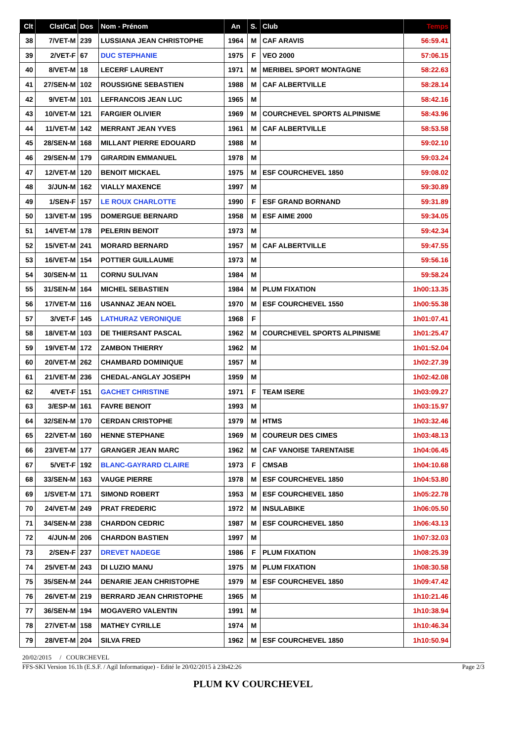| Clt | Clst/Cat | Dos | Nom - Prénom | An | S. | Club | Temps |
| --- | --- | --- | --- | --- | --- | --- | --- |
| 38 | 7/VET-M | 239 | LUSSIANA JEAN CHRISTOPHE | 1964 | M | CAF ARAVIS | 56:59.41 |
| 39 | 2/VET-F | 67 | DUC STEPHANIE | 1975 | F | VEO 2000 | 57:06.15 |
| 40 | 8/VET-M | 18 | LECERF LAURENT | 1971 | M | MERIBEL SPORT MONTAGNE | 58:22.63 |
| 41 | 27/SEN-M | 102 | ROUSSIGNE SEBASTIEN | 1988 | M | CAF ALBERTVILLE | 58:28.14 |
| 42 | 9/VET-M | 101 | LEFRANCOIS JEAN LUC | 1965 | M | | 58:42.16 |
| 43 | 10/VET-M | 121 | FARGIER OLIVIER | 1969 | M | COURCHEVEL SPORTS ALPINISME | 58:43.96 |
| 44 | 11/VET-M | 142 | MERRANT JEAN YVES | 1961 | M | CAF ALBERTVILLE | 58:53.58 |
| 45 | 28/SEN-M | 168 | MILLANT PIERRE EDOUARD | 1988 | M | | 59:02.10 |
| 46 | 29/SEN-M | 179 | GIRARDIN EMMANUEL | 1978 | M | | 59:03.24 |
| 47 | 12/VET-M | 120 | BENOIT MICKAEL | 1975 | M | ESF COURCHEVEL 1850 | 59:08.02 |
| 48 | 3/JUN-M | 162 | VIALLY MAXENCE | 1997 | M | | 59:30.89 |
| 49 | 1/SEN-F | 157 | LE ROUX CHARLOTTE | 1990 | F | ESF GRAND BORNAND | 59:31.89 |
| 50 | 13/VET-M | 195 | DOMERGUE BERNARD | 1958 | M | ESF AIME 2000 | 59:34.05 |
| 51 | 14/VET-M | 178 | PELERIN BENOIT | 1973 | M | | 59:42.34 |
| 52 | 15/VET-M | 241 | MORARD BERNARD | 1957 | M | CAF ALBERTVILLE | 59:47.55 |
| 53 | 16/VET-M | 154 | POTTIER GUILLAUME | 1973 | M | | 59:56.16 |
| 54 | 30/SEN-M | 11 | CORNU SULIVAN | 1984 | M | | 59:58.24 |
| 55 | 31/SEN-M | 164 | MICHEL SEBASTIEN | 1984 | M | PLUM FIXATION | 1h00:13.35 |
| 56 | 17/VET-M | 116 | USANNAZ JEAN NOEL | 1970 | M | ESF COURCHEVEL 1550 | 1h00:55.38 |
| 57 | 3/VET-F | 145 | LATHURAZ VERONIQUE | 1968 | F | | 1h01:07.41 |
| 58 | 18/VET-M | 103 | DE THIERSANT PASCAL | 1962 | M | COURCHEVEL SPORTS ALPINISME | 1h01:25.47 |
| 59 | 19/VET-M | 172 | ZAMBON THIERRY | 1962 | M | | 1h01:52.04 |
| 60 | 20/VET-M | 262 | CHAMBARD DOMINIQUE | 1957 | M | | 1h02:27.39 |
| 61 | 21/VET-M | 236 | CHEDAL-ANGLAY JOSEPH | 1959 | M | | 1h02:42.08 |
| 62 | 4/VET-F | 151 | GACHET CHRISTINE | 1971 | F | TEAM ISERE | 1h03:09.27 |
| 63 | 3/ESP-M | 161 | FAVRE BENOIT | 1993 | M | | 1h03:15.97 |
| 64 | 32/SEN-M | 170 | CERDAN CRISTOPHE | 1979 | M | HTMS | 1h03:32.46 |
| 65 | 22/VET-M | 160 | HENNE STEPHANE | 1969 | M | COUREUR DES CIMES | 1h03:48.13 |
| 66 | 23/VET-M | 177 | GRANGER JEAN MARC | 1962 | M | CAF VANOISE TARENTAISE | 1h04:06.45 |
| 67 | 5/VET-F | 192 | BLANC-GAYRARD CLAIRE | 1973 | F | CMSAB | 1h04:10.68 |
| 68 | 33/SEN-M | 163 | VAUGE PIERRE | 1978 | M | ESF COURCHEVEL 1850 | 1h04:53.80 |
| 69 | 1/SVET-M | 171 | SIMOND ROBERT | 1953 | M | ESF COURCHEVEL 1850 | 1h05:22.78 |
| 70 | 24/VET-M | 249 | PRAT FREDERIC | 1972 | M | INSULABIKE | 1h06:05.50 |
| 71 | 34/SEN-M | 238 | CHARDON CEDRIC | 1987 | M | ESF COURCHEVEL 1850 | 1h06:43.13 |
| 72 | 4/JUN-M | 206 | CHARDON BASTIEN | 1997 | M | | 1h07:32.03 |
| 73 | 2/SEN-F | 237 | DREVET NADEGE | 1986 | F | PLUM FIXATION | 1h08:25.39 |
| 74 | 25/VET-M | 243 | DI LUZIO MANU | 1975 | M | PLUM FIXATION | 1h08:30.58 |
| 75 | 35/SEN-M | 244 | DENARIE JEAN CHRISTOPHE | 1979 | M | ESF COURCHEVEL 1850 | 1h09:47.42 |
| 76 | 26/VET-M | 219 | BERRARD JEAN CHRISTOPHE | 1965 | M | | 1h10:21.46 |
| 77 | 36/SEN-M | 194 | MOGAVERO VALENTIN | 1991 | M | | 1h10:38.94 |
| 78 | 27/VET-M | 158 | MATHEY CYRILLE | 1974 | M | | 1h10:46.34 |
| 79 | 28/VET-M | 204 | SILVA FRED | 1962 | M | ESF COURCHEVEL 1850 | 1h10:50.94 |
20/02/2015 / COURCHEVEL
FFS-SKI Version 16.1h (E.S.F. / Agil Informatique) - Edité le 20/02/2015 à 23h42:26 Page 2/3
PLUM KV COURCHEVEL